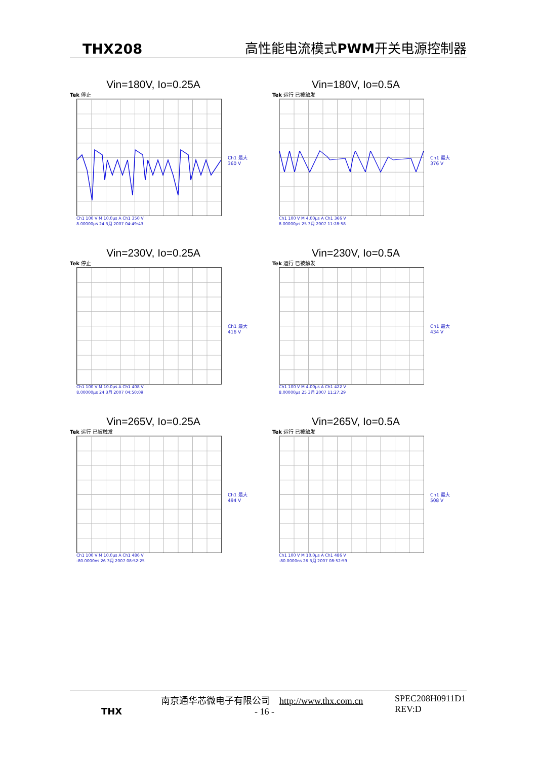THX208 高性能电流模式PWM开关电源控制器
Vin=180V, Io=0.25A
Tek 停止
Ch1 最大
360 V
Ch1 100 V M 10.0µs A Ch1 350 V
8.00000µs 24 3月 2007 04:49:43
Vin=180V, Io=0.5A
Tek 运行 已被触发
Ch1 最大
376 V
Ch1 100 V M 4.00µs A Ch1 366 V
8.00000µs 25 3月 2007 11:28:58
Vin=230V, Io=0.25A
Tek 停止
Ch1 最大
416 V
Ch1 100 V M 10.0µs A Ch1 408 V
8.00000µs 24 3月 2007 04:50:09
Vin=230V, Io=0.5A
Tek 运行 已被触发
Ch1 最大
434 V
Ch1 100 V M 4.00µs A Ch1 422 V
8.00000µs 25 3月 2007 11:27:29
Vin=265V, Io=0.25A
Tek 运行 已被触发
Ch1 最大
494 V
Ch1 100 V M 10.0µs A Ch1 486 V
-80.0000ns 26 3月 2007 08:52:25
Vin=265V, Io=0.5A
Tek 运行 已被触发
Ch1 最大
508 V
Ch1 100 V M 10.0µs A Ch1 486 V
-80.0000ns 26 3月 2007 08:52:59
THX
南京通华芯微电子有限公司 http://www.thx.com.cn
- 16 -
SPEC208H0911D1
REV:D